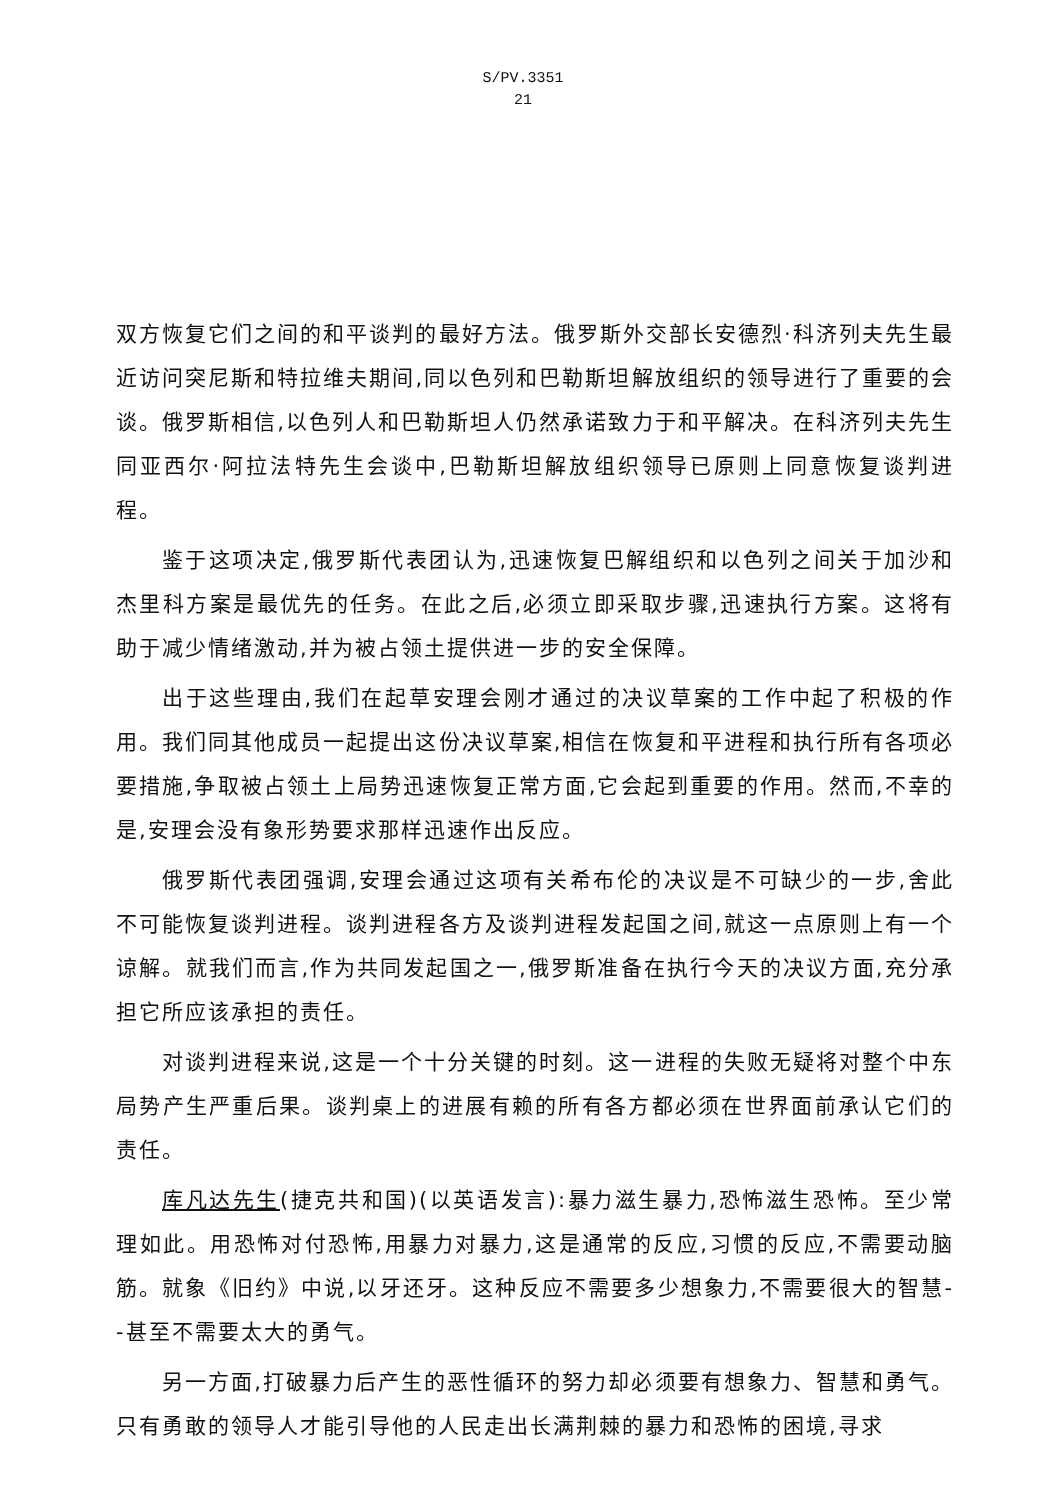S/PV.3351
21
双方恢复它们之间的和平谈判的最好方法。俄罗斯外交部长安德烈·科济列夫先生最近访问突尼斯和特拉维夫期间,同以色列和巴勒斯坦解放组织的领导进行了重要的会谈。俄罗斯相信,以色列人和巴勒斯坦人仍然承诺致力于和平解决。在科济列夫先生同亚西尔·阿拉法特先生会谈中,巴勒斯坦解放组织领导已原则上同意恢复谈判进程。
鉴于这项决定,俄罗斯代表团认为,迅速恢复巴解组织和以色列之间关于加沙和杰里科方案是最优先的任务。在此之后,必须立即采取步骤,迅速执行方案。这将有助于减少情绪激动,并为被占领土提供进一步的安全保障。
出于这些理由,我们在起草安理会刚才通过的决议草案的工作中起了积极的作用。我们同其他成员一起提出这份决议草案,相信在恢复和平进程和执行所有各项必要措施,争取被占领土上局势迅速恢复正常方面,它会起到重要的作用。然而,不幸的是,安理会没有象形势要求那样迅速作出反应。
俄罗斯代表团强调,安理会通过这项有关希布伦的决议是不可缺少的一步,舍此不可能恢复谈判进程。谈判进程各方及谈判进程发起国之间,就这一点原则上有一个谅解。就我们而言,作为共同发起国之一,俄罗斯准备在执行今天的决议方面,充分承担它所应该承担的责任。
对谈判进程来说,这是一个十分关键的时刻。这一进程的失败无疑将对整个中东局势产生严重后果。谈判桌上的进展有赖的所有各方都必须在世界面前承认它们的责任。
库凡达先生(捷克共和国)(以英语发言):暴力滋生暴力,恐怖滋生恐怖。至少常理如此。用恐怖对付恐怖,用暴力对暴力,这是通常的反应,习惯的反应,不需要动脑筋。就象《旧约》中说,以牙还牙。这种反应不需要多少想象力,不需要很大的智慧--甚至不需要太大的勇气。
另一方面,打破暴力后产生的恶性循环的努力却必须要有想象力、智慧和勇气。只有勇敢的领导人才能引导他的人民走出长满荆棘的暴力和恐怖的困境,寻求